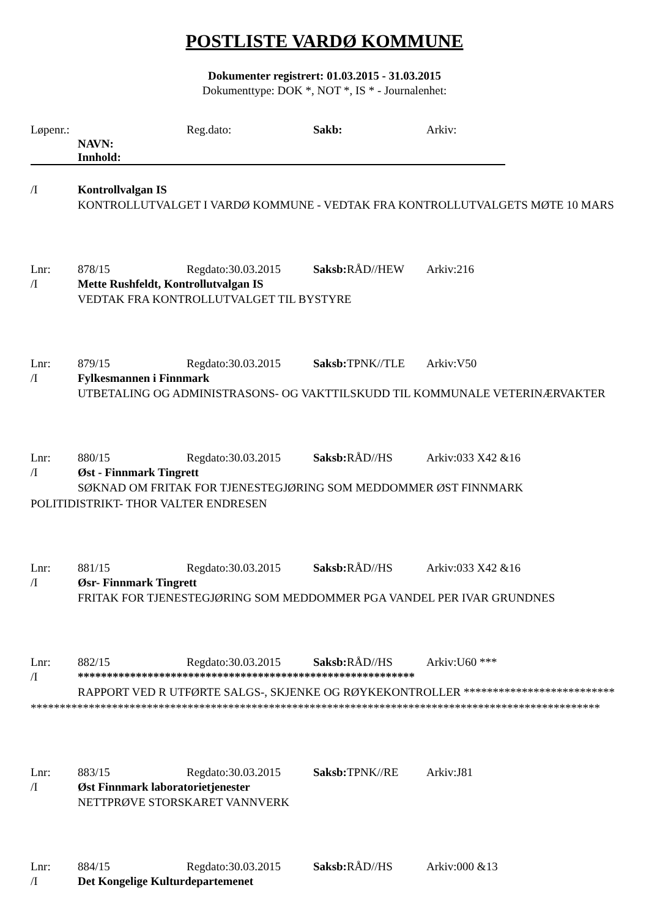POSTLISTE VARDØ KOMMUNE
Dokumenter registrert: 01.03.2015 - 31.03.2015
Dokumenttype: DOK *, NOT *, IS * - Journalenhet:
Løpenr.: Reg.dato: Sakb: Arkiv:
NAVN:
Innhold:
/I Kontrollvalgan IS
KONTROLLUTVALGET I VARDØ KOMMUNE - VEDTAK FRA KONTROLLUTVALGETS MØTE 10 MARS
Lnr: 878/15 Regdato:30.03.2015 Saksb: RÅD//HEW Arkiv:216
/I Mette Rushfeldt, Kontrollutvalgan IS
VEDTAK FRA KONTROLLUTVALGET TIL BYSTYRE
Lnr: 879/15 Regdato:30.03.2015 Saksb: TPNK//TLE Arkiv:V50
/I Fylkesmannen i Finnmark
UTBETALING OG ADMINISTRASONS- OG VAKTTILSKUDD TIL KOMMUNALE VETERINÆRVAKTER
Lnr: 880/15 Regdato:30.03.2015 Saksb: RÅD//HS Arkiv:033 X42 &16
/I Øst - Finnmark Tingrett
SØKNAD OM FRITAK FOR TJENESTEGJØRING SOM MEDDOMMER ØST FINNMARK POLITIDISTRIKT- THOR VALTER ENDRESEN
Lnr: 881/15 Regdato:30.03.2015 Saksb: RÅD//HS Arkiv:033 X42 &16
/I Øsr- Finnmark Tingrett
FRITAK FOR TJENESTEGJØRING SOM MEDDOMMER PGA VANDEL PER IVAR GRUNDNES
Lnr: 882/15 Regdato:30.03.2015 Saksb: RÅD//HS Arkiv:U60 ***
/I **********************************************************
RAPPORT VED R UTFØRTE SALGS-, SKJENKE OG RØYKEKONTROLLER ****************************************************************************************************************************
Lnr: 883/15 Regdato:30.03.2015 Saksb: TPNK//RE Arkiv:J81
/I Øst Finnmark laboratorietjenester
NETTPRØVE STORSKARET VANNVERK
Lnr: 884/15 Regdato:30.03.2015 Saksb: RÅD//HS Arkiv:000 &13
/I Det Kongelige Kulturdepartemenet